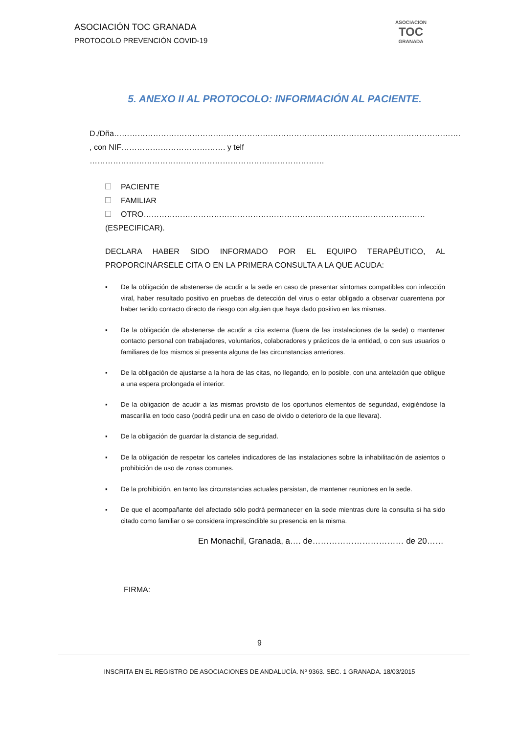ASOCIACIÓN TOC GRANADA
PROTOCOLO PREVENCIÓN COVID-19
ASOCIACION
TOC
GRANADA
5. ANEXO II AL PROTOCOLO: INFORMACIÓN AL PACIENTE.
D./Dña…………………………………………………………………………………………………………………….
, con NIF…………………………………. y telf ………………………………………………………………………………
PACIENTE
FAMILIAR
OTRO……………………………………………………………………………………………… (ESPECIFICAR).
DECLARA HABER SIDO INFORMADO POR EL EQUIPO TERAPÉUTICO, AL PROPORCINÁRSELE CITA O EN LA PRIMERA CONSULTA A LA QUE ACUDA:
▪ De la obligación de abstenerse de acudir a la sede en caso de presentar síntomas compatibles con infección viral, haber resultado positivo en pruebas de detección del virus o estar obligado a observar cuarentena por haber tenido contacto directo de riesgo con alguien que haya dado positivo en las mismas.
▪ De la obligación de abstenerse de acudir a cita externa (fuera de las instalaciones de la sede) o mantener contacto personal con trabajadores, voluntarios, colaboradores y prácticos de la entidad, o con sus usuarios o familiares de los mismos si presenta alguna de las circunstancias anteriores.
▪ De la obligación de ajustarse a la hora de las citas, no llegando, en lo posible, con una antelación que obligue a una espera prolongada el interior.
▪ De la obligación de acudir a las mismas provisto de los oportunos elementos de seguridad, exigiéndose la mascarilla en todo caso (podrá pedir una en caso de olvido o deterioro de la que llevara).
▪ De la obligación de guardar la distancia de seguridad.
▪ De la obligación de respetar los carteles indicadores de las instalaciones sobre la inhabilitación de asientos o prohibición de uso de zonas comunes.
▪ De la prohibición, en tanto las circunstancias actuales persistan, de mantener reuniones en la sede.
▪ De que el acompañante del afectado sólo podrá permanecer en la sede mientras dure la consulta si ha sido citado como familiar o se considera imprescindible su presencia en la misma.
En Monachil, Granada, a…. de…………………………… de 20……
FIRMA:
9
INSCRITA EN EL REGISTRO DE ASOCIACIONES DE ANDALUCÍA. Nº 9363. SEC. 1 GRANADA. 18/03/2015